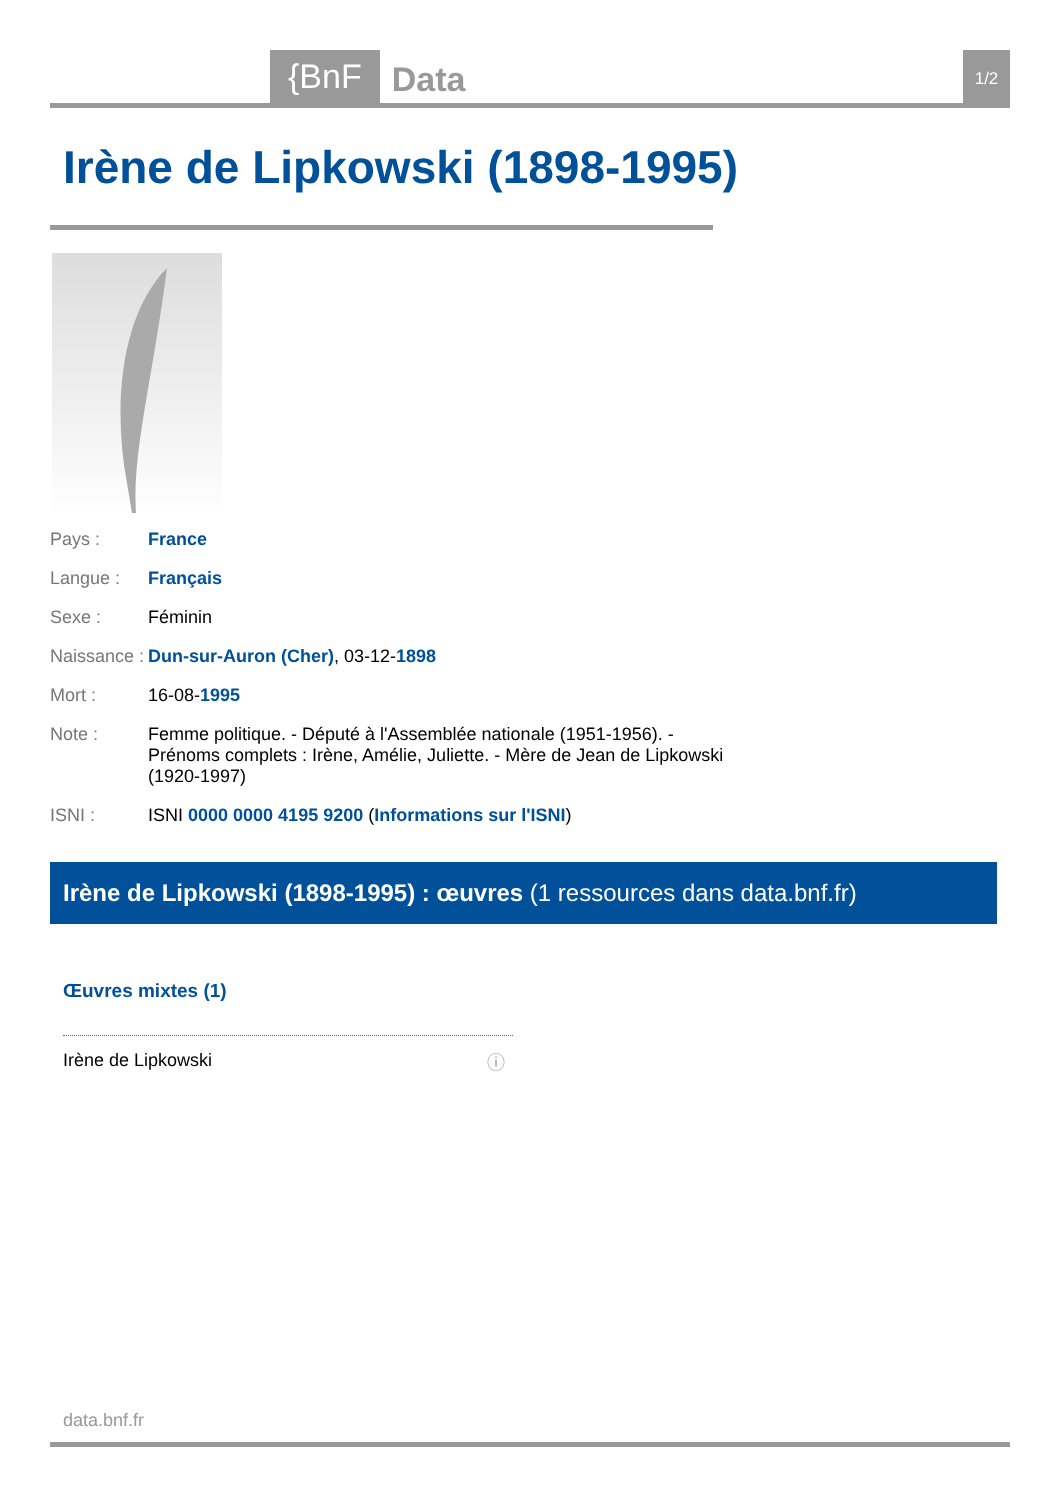{BnF Data 1/2
Irène de Lipkowski (1898-1995)
| Pays : | France |
| Langue : | Français |
| Sexe : | Féminin |
| Naissance : | Dun-sur-Auron (Cher) , 03-12- 1898 |
| Mort : | 16-08- 1995 |
| Note : | Femme politique. - Député à l'Assemblée nationale (1951-1956). - Prénoms complets : Irène, Amélie, Juliette. - Mère de Jean de Lipkowski (1920-1997) |
| ISNI : | ISNI 0000 0000 4195 9200 ( Informations sur l'ISNI ) |
Irène de Lipkowski (1898-1995) : œuvres (1 ressources dans data.bnf.fr)
Œuvres mixtes (1)
Irène de Lipkowski
ⓘ
data.bnf.fr